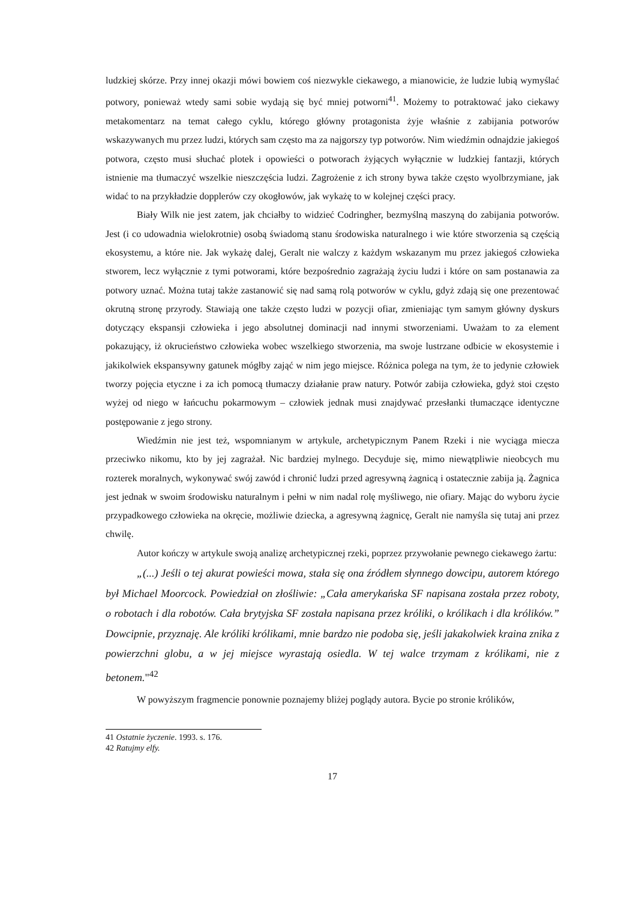ludzkiej skórze. Przy innej okazji mówi bowiem coś niezwykle ciekawego, a mianowicie, że ludzie lubią wymyślać potwory, ponieważ wtedy sami sobie wydają się być mniej potworni<sup>41</sup>. Możemy to potraktować jako ciekawy metakomentarz na temat całego cyklu, którego główny protagonista żyje właśnie z zabijania potworów wskazywanych mu przez ludzi, których sam często ma za najgorszy typ potworów. Nim wiedźmin odnajdzie jakiegoś potwora, często musi słuchać plotek i opowieści o potworach żyjących wyłącznie w ludzkiej fantazji, których istnienie ma tłumaczyć wszelkie nieszczęścia ludzi. Zagrożenie z ich strony bywa także często wyolbrzymiane, jak widać to na przykładzie dopplerów czy okogłowów, jak wykażę to w kolejnej części pracy.
Biały Wilk nie jest zatem, jak chciałby to widzieć Codringher, bezmyślną maszyną do zabijania potworów. Jest (i co udowadnia wielokrotnie) osobą świadomą stanu środowiska naturalnego i wie które stworzenia są częścią ekosystemu, a które nie. Jak wykażę dalej, Geralt nie walczy z każdym wskazanym mu przez jakiegoś człowieka stworem, lecz wyłącznie z tymi potworami, które bezpośrednio zagrażają życiu ludzi i które on sam postanawia za potwory uznać. Można tutaj także zastanowić się nad samą rolą potworów w cyklu, gdyż zdają się one prezentować okrutną stronę przyrody. Stawiają one także często ludzi w pozycji ofiar, zmieniając tym samym główny dyskurs dotyczący ekspansji człowieka i jego absolutnej dominacji nad innymi stworzeniami. Uważam to za element pokazujący, iż okrucieństwo człowieka wobec wszelkiego stworzenia, ma swoje lustrzane odbicie w ekosystemie i jakikolwiek ekspansywny gatunek mógłby zająć w nim jego miejsce. Różnica polega na tym, że to jedynie człowiek tworzy pojęcia etyczne i za ich pomocą tłumaczy działanie praw natury. Potwór zabija człowieka, gdyż stoi często wyżej od niego w łańcuchu pokarmowym – człowiek jednak musi znajdywać przesłanki tłumaczące identyczne postępowanie z jego strony.
Wiedźmin nie jest też, wspomnianym w artykule, archetypicznym Panem Rzeki i nie wyciąga miecza przeciwko nikomu, kto by jej zagrażał. Nic bardziej mylnego. Decyduje się, mimo niewątpliwie nieobcych mu rozterek moralnych, wykonywać swój zawód i chronić ludzi przed agresywną żagnicą i ostatecznie zabija ją. Żagnica jest jednak w swoim środowisku naturalnym i pełni w nim nadal rolę myśliwego, nie ofiary. Mając do wyboru życie przypadkowego człowieka na okręcie, możliwie dziecka, a agresywną żagnicę, Geralt nie namyśla się tutaj ani przez chwilę.
Autor kończy w artykule swoją analizę archetypicznej rzeki, poprzez przywołanie pewnego ciekawego żartu:
„(...) Jeśli o tej akurat powieści mowa, stała się ona źródłem słynnego dowcipu, autorem którego był Michael Moorcock. Powiedział on złośliwie: „Cała amerykańska SF napisana została przez roboty, o robotach i dla robotów. Cała brytyjska SF została napisana przez króliki, o królikach i dla królików.” Dowcipnie, przyznaję. Ale króliki królikami, mnie bardzo nie podoba się, jeśli jakakolwiek kraina znika z powierzchni globu, a w jej miejsce wyrastają osiedla. W tej walce trzymam z królikami, nie z betonem."<sup>42</sup>
W powyższym fragmencie ponownie poznajemy bliżej poglądy autora. Bycie po stronie królików,
41 Ostatnie życzenie. 1993. s. 176.
42 Ratujmy elfy.
17